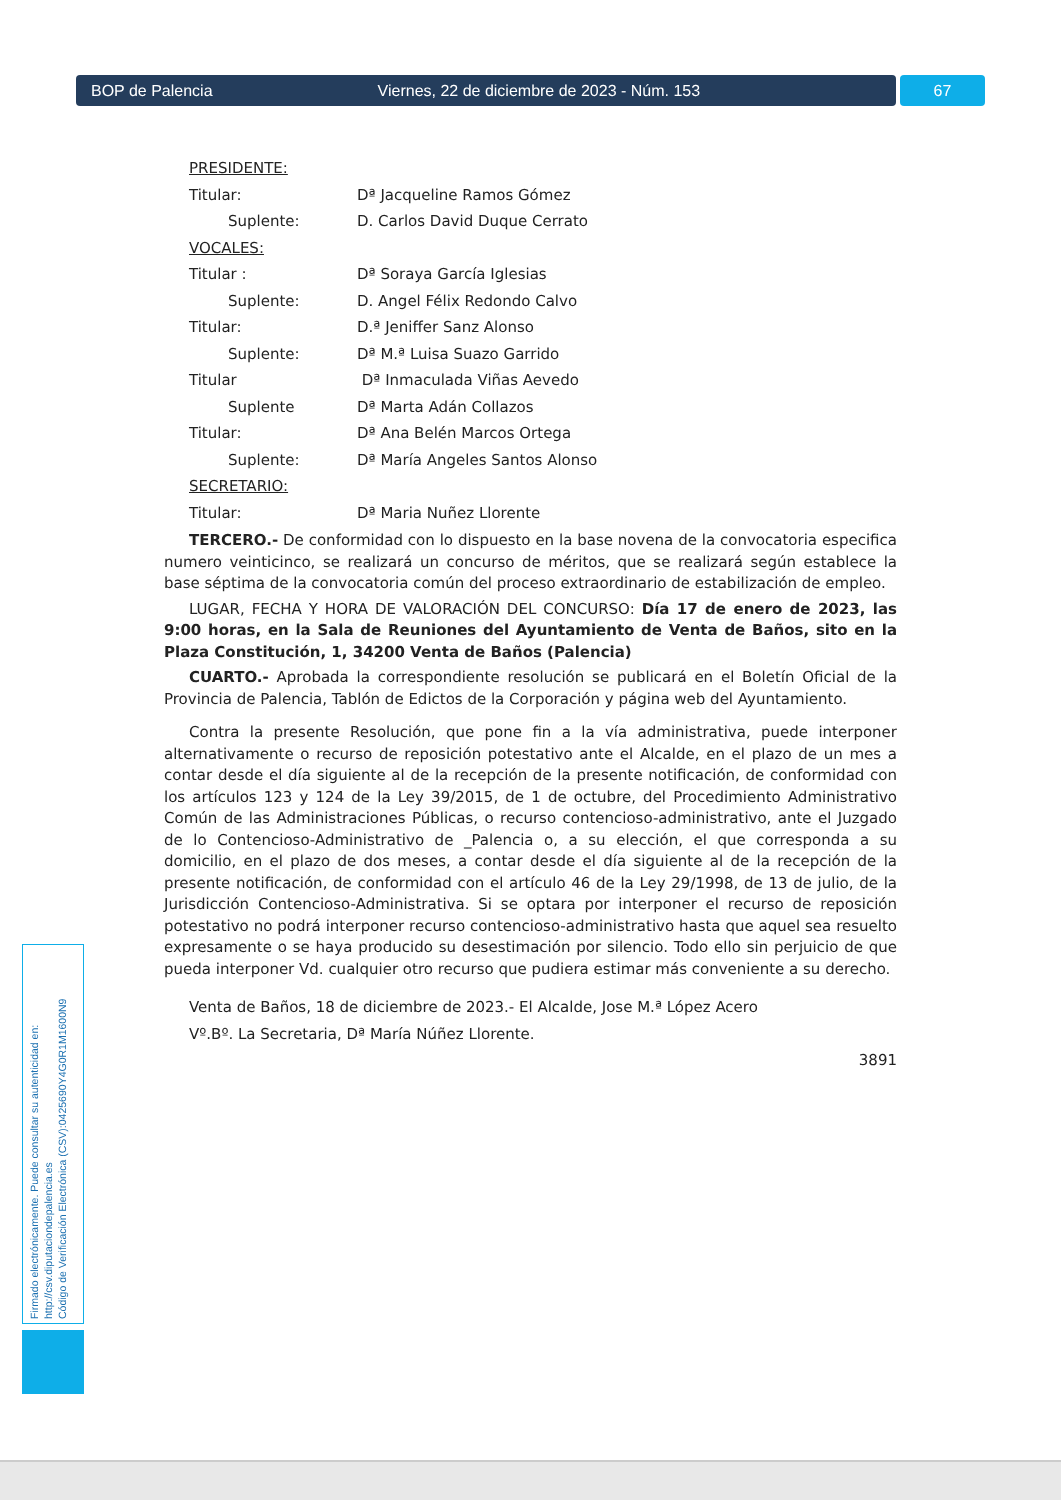BOP de Palencia Viernes, 22 de diciembre de 2023 - Núm. 153 67
PRESIDENTE:
Titular: Dª Jacqueline Ramos Gómez
Suplente: D. Carlos David Duque Cerrato
VOCALES:
Titular : Dª Soraya García Iglesias
Suplente: D. Angel Félix Redondo Calvo
Titular: D.ª Jeniffer Sanz Alonso
Suplente: Dª M.ª Luisa Suazo Garrido
Titular Dª Inmaculada Viñas Aevedo
Suplente Dª Marta Adán Collazos
Titular: Dª Ana Belén Marcos Ortega
Suplente: Dª María Angeles Santos Alonso
SECRETARIO:
Titular: Dª Maria Nuñez Llorente
TERCERO.- De conformidad con lo dispuesto en la base novena de la convocatoria especifica numero veinticinco, se realizará un concurso de méritos, que se realizará según establece la base séptima de la convocatoria común del proceso extraordinario de estabilización de empleo.
LUGAR, FECHA Y HORA DE VALORACIÓN DEL CONCURSO: Día 17 de enero de 2023, las 9:00 horas, en la Sala de Reuniones del Ayuntamiento de Venta de Baños, sito en la Plaza Constitución, 1, 34200 Venta de Baños (Palencia)
CUARTO.- Aprobada la correspondiente resolución se publicará en el Boletín Oficial de la Provincia de Palencia, Tablón de Edictos de la Corporación y página web del Ayuntamiento.
Contra la presente Resolución, que pone fin a la vía administrativa, puede interponer alternativamente o recurso de reposición potestativo ante el Alcalde, en el plazo de un mes a contar desde el día siguiente al de la recepción de la presente notificación, de conformidad con los artículos 123 y 124 de la Ley 39/2015, de 1 de octubre, del Procedimiento Administrativo Común de las Administraciones Públicas, o recurso contencioso-administrativo, ante el Juzgado de lo Contencioso-Administrativo de _Palencia o, a su elección, el que corresponda a su domicilio, en el plazo de dos meses, a contar desde el día siguiente al de la recepción de la presente notificación, de conformidad con el artículo 46 de la Ley 29/1998, de 13 de julio, de la Jurisdicción Contencioso-Administrativa. Si se optara por interponer el recurso de reposición potestativo no podrá interponer recurso contencioso-administrativo hasta que aquel sea resuelto expresamente o se haya producido su desestimación por silencio. Todo ello sin perjuicio de que pueda interponer Vd. cualquier otro recurso que pudiera estimar más conveniente a su derecho.
Venta de Baños, 18 de diciembre de 2023.- El Alcalde, Jose M.ª López Acero
Vº.Bº. La Secretaria, Dª María Núñez Llorente.
3891
Firmado electrónicamente. Puede consultar su autenticidad en:
http://csv.diputaciondepalencia.es
Código de Verificación Electrónica (CSV):0425690Y4G0R1M1600N9